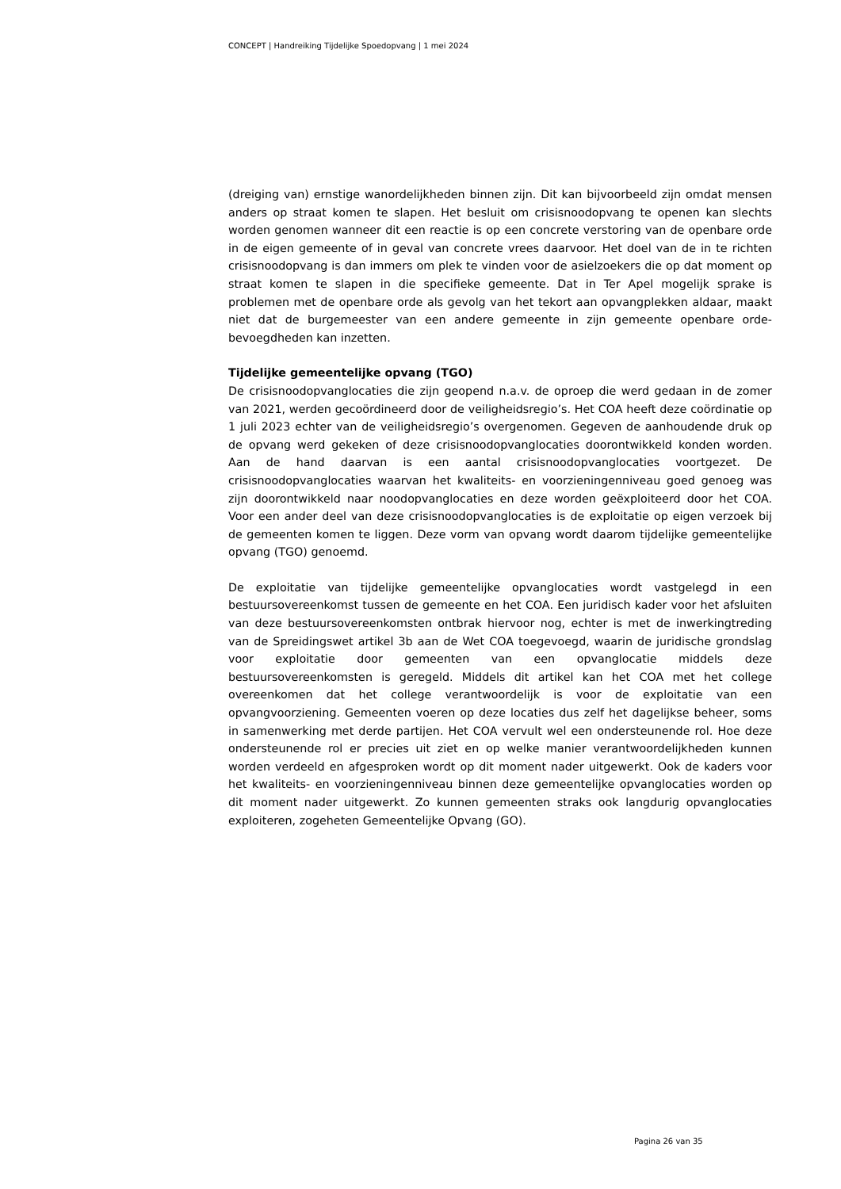CONCEPT | Handreiking Tijdelijke Spoedopvang | 1 mei 2024
(dreiging van) ernstige wanordelijkheden binnen zijn. Dit kan bijvoorbeeld zijn omdat mensen anders op straat komen te slapen. Het besluit om crisisnoodopvang te openen kan slechts worden genomen wanneer dit een reactie is op een concrete verstoring van de openbare orde in de eigen gemeente of in geval van concrete vrees daarvoor. Het doel van de in te richten crisisnoodopvang is dan immers om plek te vinden voor de asielzoekers die op dat moment op straat komen te slapen in die specifieke gemeente. Dat in Ter Apel mogelijk sprake is problemen met de openbare orde als gevolg van het tekort aan opvangplekken aldaar, maakt niet dat de burgemeester van een andere gemeente in zijn gemeente openbare orde-bevoegdheden kan inzetten.
Tijdelijke gemeentelijke opvang (TGO)
De crisisnoodopvanglocaties die zijn geopend n.a.v. de oproep die werd gedaan in de zomer van 2021, werden gecoördineerd door de veiligheidsregio’s. Het COA heeft deze coördinatie op 1 juli 2023 echter van de veiligheidsregio’s overgenomen. Gegeven de aanhoudende druk op de opvang werd gekeken of deze crisisnoodopvanglocaties doorontwikkeld konden worden. Aan de hand daarvan is een aantal crisisnoodopvanglocaties voortgezet. De crisisnoodopvanglocaties waarvan het kwaliteits- en voorzieningenniveau goed genoeg was zijn doorontwikkeld naar noodopvanglocaties en deze worden geëxploiteerd door het COA. Voor een ander deel van deze crisisnoodopvanglocaties is de exploitatie op eigen verzoek bij de gemeenten komen te liggen. Deze vorm van opvang wordt daarom tijdelijke gemeentelijke opvang (TGO) genoemd.
De exploitatie van tijdelijke gemeentelijke opvanglocaties wordt vastgelegd in een bestuursovereenkomst tussen de gemeente en het COA. Een juridisch kader voor het afsluiten van deze bestuursovereenkomsten ontbrak hiervoor nog, echter is met de inwerkingtreding van de Spreidingswet artikel 3b aan de Wet COA toegevoegd, waarin de juridische grondslag voor exploitatie door gemeenten van een opvanglocatie middels deze bestuursovereenkomsten is geregeld. Middels dit artikel kan het COA met het college overeenkomen dat het college verantwoordelijk is voor de exploitatie van een opvangvoorziening. Gemeenten voeren op deze locaties dus zelf het dagelijkse beheer, soms in samenwerking met derde partijen. Het COA vervult wel een ondersteunende rol. Hoe deze ondersteunende rol er precies uit ziet en op welke manier verantwoordelijkheden kunnen worden verdeeld en afgesproken wordt op dit moment nader uitgewerkt. Ook de kaders voor het kwaliteits- en voorzieningenniveau binnen deze gemeentelijke opvanglocaties worden op dit moment nader uitgewerkt. Zo kunnen gemeenten straks ook langdurig opvanglocaties exploiteren, zogeheten Gemeentelijke Opvang (GO).
Pagina 26 van 35